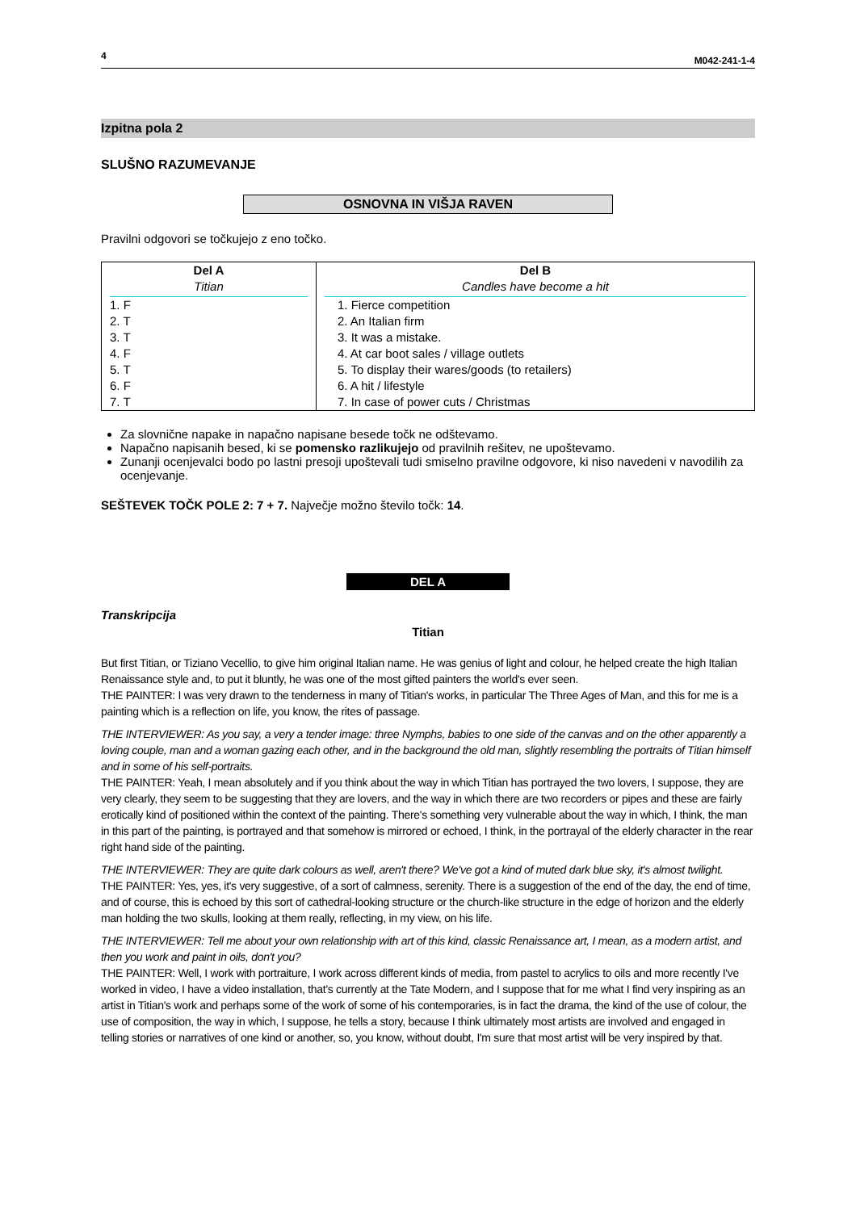4 M042-241-1-4
Izpitna pola 2
SLUŠNO RAZUMEVANJE
OSNOVNA IN VIŠJA RAVEN
Pravilni odgovori se točkujejo z eno točko.
| Del A Titian 1. F 2. T 3. T 4. F 5. T 6. F 7. T | Del B Candles have become a hit 1. Fierce competition 2. An Italian firm 3. It was a mistake. 4. At car boot sales / village outlets 5. To display their wares/goods (to retailers) 6. A hit / lifestyle 7. In case of power cuts / Christmas |
Za slovnične napake in napačno napisane besede točk ne odštevamo.
Napačno napisanih besed, ki se pomensko razlikujejo od pravilnih rešitev, ne upoštevamo.
Zunanji ocenjevalci bodo po lastni presoji upoštevali tudi smiselno pravilne odgovore, ki niso navedeni v navodilih za ocenjevanje.
SEŠTEVEK TOČK POLE 2: 7 + 7. Največje možno število točk: 14.
DEL A
Transkripcija
Titian
But first Titian, or Tiziano Vecellio, to give him original Italian name. He was genius of light and colour, he helped create the high Italian Renaissance style and, to put it bluntly, he was one of the most gifted painters the world's ever seen.
THE PAINTER: I was very drawn to the tenderness in many of Titian's works, in particular The Three Ages of Man, and this for me is a painting which is a reflection on life, you know, the rites of passage.
THE INTERVIEWER: As you say, a very a tender image: three Nymphs, babies to one side of the canvas and on the other apparently a loving couple, man and a woman gazing each other, and in the background the old man, slightly resembling the portraits of Titian himself and in some of his self-portraits.
THE PAINTER: Yeah, I mean absolutely and if you think about the way in which Titian has portrayed the two lovers, I suppose, they are very clearly, they seem to be suggesting that they are lovers, and the way in which there are two recorders or pipes and these are fairly erotically kind of positioned within the context of the painting. There's something very vulnerable about the way in which, I think, the man in this part of the painting, is portrayed and that somehow is mirrored or echoed, I think, in the portrayal of the elderly character in the rear right hand side of the painting.
THE INTERVIEWER: They are quite dark colours as well, aren't there? We've got a kind of muted dark blue sky, it's almost twilight.
THE PAINTER: Yes, yes, it's very suggestive, of a sort of calmness, serenity. There is a suggestion of the end of the day, the end of time, and of course, this is echoed by this sort of cathedral-looking structure or the church-like structure in the edge of horizon and the elderly man holding the two skulls, looking at them really, reflecting, in my view, on his life.
THE INTERVIEWER: Tell me about your own relationship with art of this kind, classic Renaissance art, I mean, as a modern artist, and then you work and paint in oils, don't you?
THE PAINTER: Well, I work with portraiture, I work across different kinds of media, from pastel to acrylics to oils and more recently I've worked in video, I have a video installation, that's currently at the Tate Modern, and I suppose that for me what I find very inspiring as an artist in Titian's work and perhaps some of the work of some of his contemporaries, is in fact the drama, the kind of the use of colour, the use of composition, the way in which, I suppose, he tells a story, because I think ultimately most artists are involved and engaged in telling stories or narratives of one kind or another, so, you know, without doubt, I'm sure that most artist will be very inspired by that.